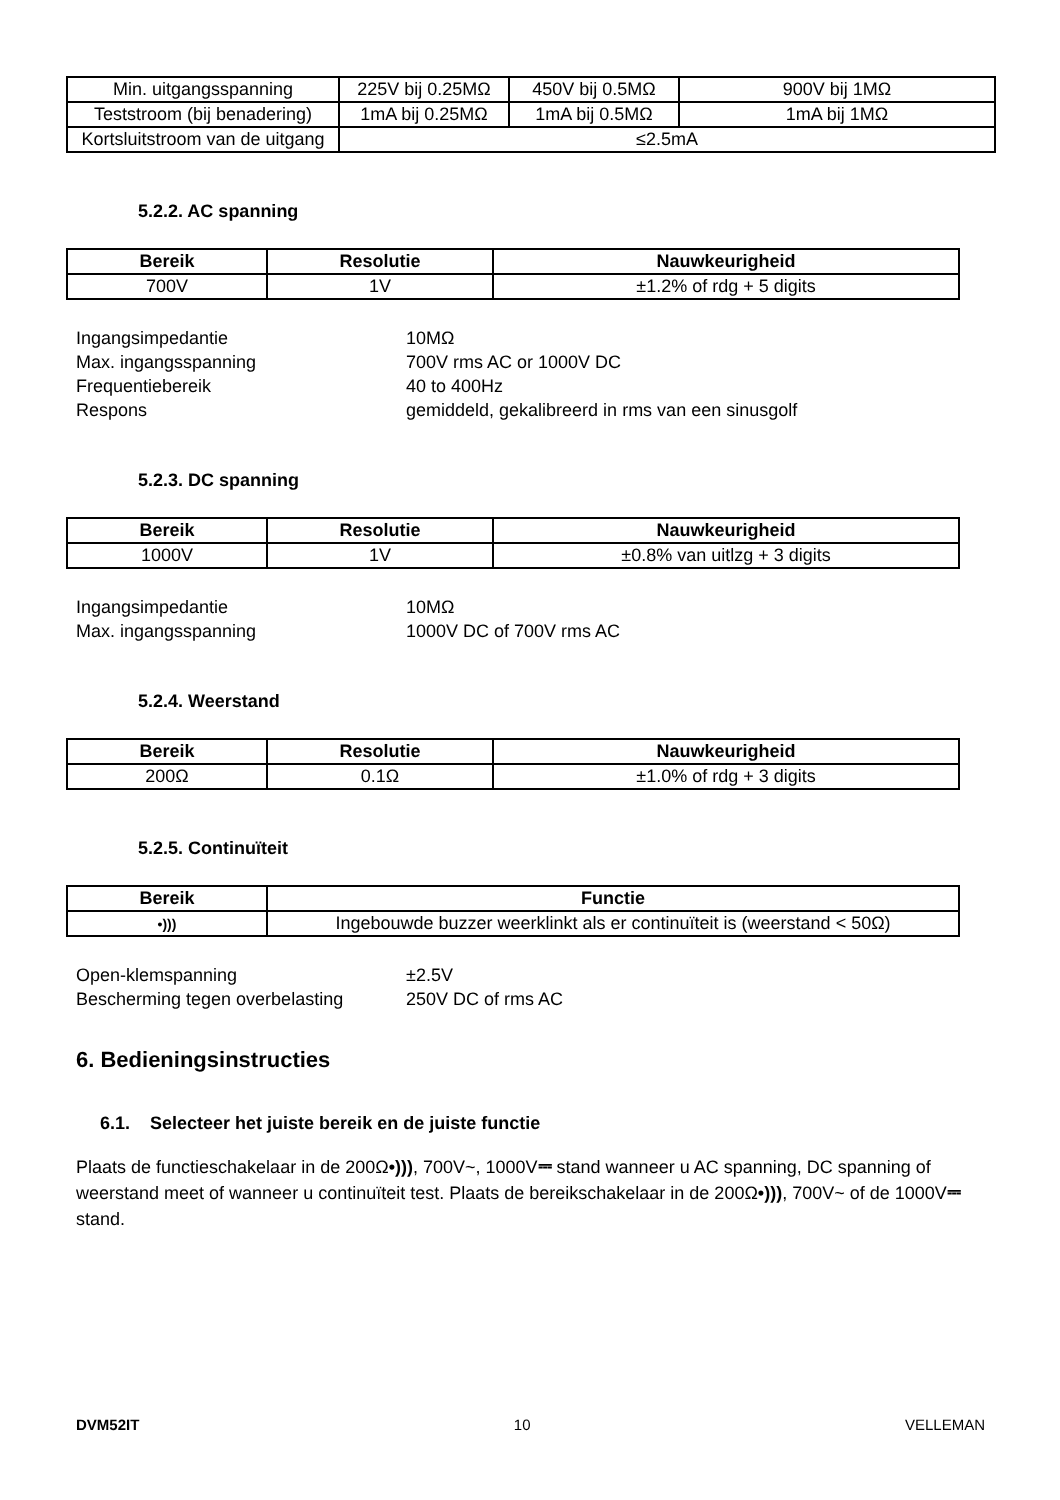| Min. uitgangsspanning | 225V bij 0.25MΩ | 450V bij 0.5MΩ | 900V bij 1MΩ |
| Teststroom (bij benadering) | 1mA bij 0.25MΩ | 1mA bij 0.5MΩ | 1mA bij 1MΩ |
| Kortsluitstroom van de uitgang | ≤2.5mA | | |
5.2.2. AC spanning
| Bereik | Resolutie | Nauwkeurigheid |
| --- | --- | --- |
| 700V | 1V | ±1.2% of rdg + 5 digits |
Ingangsimpedantie 10MΩ Max. ingangsspanning 700V rms AC or 1000V DC Frequentiebereik 40 to 400Hz Respons gemiddeld, gekalibreerd in rms van een sinusgolf
5.2.3. DC spanning
| Bereik | Resolutie | Nauwkeurigheid |
| --- | --- | --- |
| 1000V | 1V | ±0.8% van uitlzg + 3 digits |
Ingangsimpedantie 10MΩ Max. ingangsspanning 1000V DC of 700V rms AC
5.2.4. Weerstand
| Bereik | Resolutie | Nauwkeurigheid |
| --- | --- | --- |
| 200Ω | 0.1Ω | ±1.0% of rdg + 3 digits |
5.2.5. Continuïteit
| Bereik | Functie |
| --- | --- |
| •))) | Ingebouwde buzzer weerklinkt als er continuïteit is (weerstand < 50Ω) |
Open-klemspanning ±2.5V Bescherming tegen overbelasting 250V DC of rms AC
6. Bedieningsinstructies
6.1. Selecteer het juiste bereik en de juiste functie
Plaats de functieschakelaar in de 200Ω•))), 700V~, 1000V⎓ stand wanneer u AC spanning, DC spanning of weerstand meet of wanneer u continuïteit test. Plaats de bereikschakelaar in de 200Ω•))), 700V~ of de 1000V⎓ stand.
DVM52IT 10 VELLEMAN